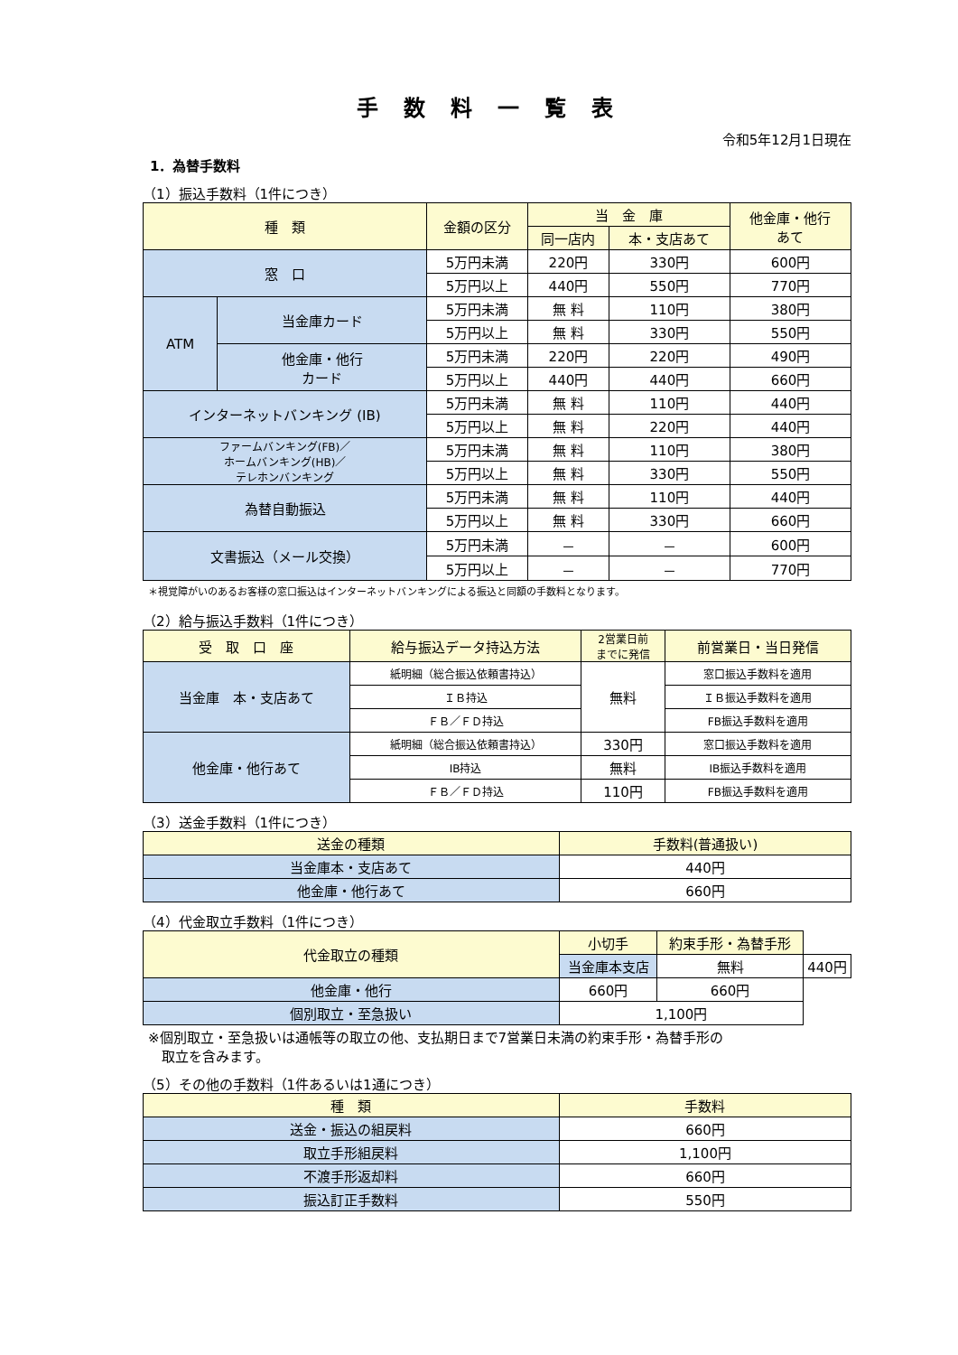手数料一覧表
令和5年12月1日現在
1．為替手数料
（1）振込手数料（1件につき）
| 種 類 | | 金額の区分 | 当 金 庫 | | 他金庫・他行 あて |
| --- | --- | --- | --- | --- | --- |
| | | | 同一店内 | 本・支店あて | |
| 窓 口 | | 5万円未満 | 220円 | 330円 | 600円 |
| | | 5万円以上 | 440円 | 550円 | 770円 |
| ATM | 当金庫カード | 5万円未満 | 無 料 | 110円 | 380円 |
| | | 5万円以上 | 無 料 | 330円 | 550円 |
| | 他金庫・他行 カード | 5万円未満 | 220円 | 220円 | 490円 |
| | | 5万円以上 | 440円 | 440円 | 660円 |
| インターネットバンキング (IB) | | 5万円未満 | 無 料 | 110円 | 440円 |
| | | 5万円以上 | 無 料 | 220円 | 440円 |
| ファームバンキング(FB)／ ホームバンキング(HB)／ テレホンバンキング | | 5万円未満 | 無 料 | 110円 | 380円 |
| | | 5万円以上 | 無 料 | 330円 | 550円 |
| 為替自動振込 | | 5万円未満 | 無 料 | 110円 | 440円 |
| | | 5万円以上 | 無 料 | 330円 | 660円 |
| 文書振込（メール交換） | | 5万円未満 | － | － | 600円 |
| | | 5万円以上 | － | － | 770円 |
＊視覚障がいのあるお客様の窓口振込はインターネットバンキングによる振込と同額の手数料となります。
（2）給与振込手数料（1件につき）
| 受 取 口 座 | 給与振込データ持込方法 | 2営業日前 までに発信 | 前営業日・当日発信 |
| --- | --- | --- | --- |
| 当金庫 本・支店あて | 紙明細（総合振込依頼書持込） | 無料 | 窓口振込手数料を適用 |
| | ＩＢ持込 | | ＩＢ振込手数料を適用 |
| | ＦＢ／ＦＤ持込 | | FB振込手数料を適用 |
| 他金庫・他行あて | 紙明細（総合振込依頼書持込） | 330円 | 窓口振込手数料を適用 |
| | IB持込 | 無料 | IB振込手数料を適用 |
| | ＦＢ／ＦＤ持込 | 110円 | FB振込手数料を適用 |
（3）送金手数料（1件につき）
| 送金の種類 | 手数料(普通扱い) |
| --- | --- |
| 当金庫本・支店あて | 440円 |
| 他金庫・他行あて | 660円 |
（4）代金取立手数料（1件につき）
| 代金取立の種類 | 小切手 | 約束手形・為替手形 | |
| --- | --- | --- | --- |
| | 当金庫本支店 | 無料 | 440円 |
| 他金庫・他行 | 660円 | 660円 | |
| 個別取立・至急扱い | 1,100円 | | |
※個別取立・至急扱いは通帳等の取立の他、支払期日まで7営業日未満の約束手形・為替手形の
　取立を含みます。
（5）その他の手数料（1件あるいは1通につき）
| 種 類 | 手数料 |
| --- | --- |
| 送金・振込の組戻料 | 660円 |
| 取立手形組戻料 | 1,100円 |
| 不渡手形返却料 | 660円 |
| 振込訂正手数料 | 550円 |